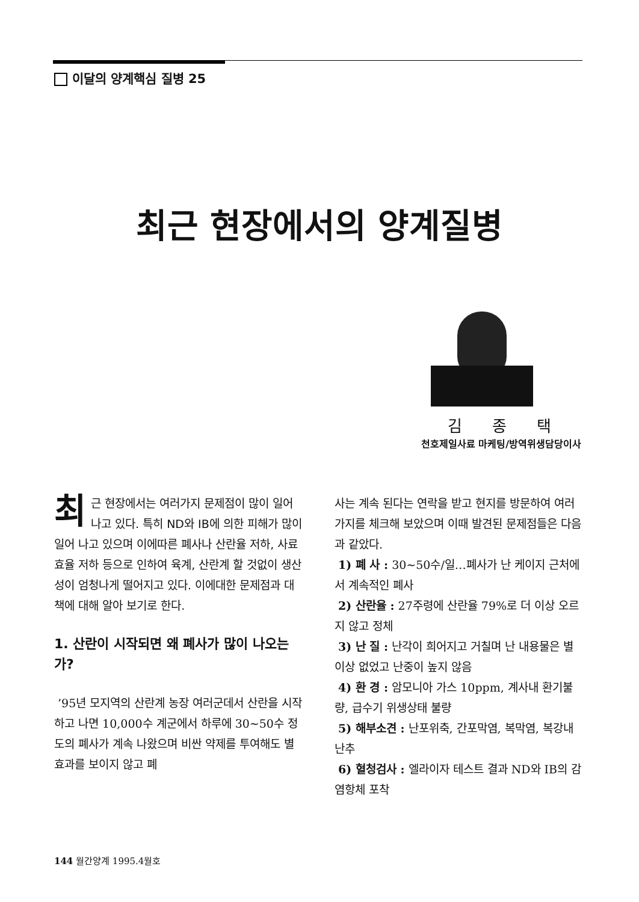이달의 양계핵심 질병 25
최근 현장에서의 양계질병
김종택
천호제일사료 마케팅/방역위생담당이사
최근 현장에서는 여러가지 문제점이 많이 일어나고 있다. 특히 ND와 IB에 의한 피해가 많이 일어 나고 있으며 이에따른 폐사나 산란율 저하, 사료효율 저하 등으로 인하여 육계, 산란계 할 것없이 생산성이 엄청나게 떨어지고 있다. 이에대한 문제점과 대책에 대해 알아 보기로 한다.
1. 산란이 시작되면 왜 폐사가 많이 나오는가?
’95년 모지역의 산란계 농장 여러군데서 산란을 시작하고 나면 10,000수 계군에서 하루에 30~50수 정도의 폐사가 계속 나왔으며 비싼 약제를 투여해도 별 효과를 보이지 않고 폐
사는 계속 된다는 연락을 받고 현지를 방문하여 여러가지를 체크해 보았으며 이때 발견된 문제점들은 다음과 같았다.
1) 폐 사 : 30~50수/일…폐사가 난 케이지 근처에서 계속적인 폐사
2) 산란율 : 27주령에 산란율 79%로 더 이상 오르지 않고 정체
3) 난 질 : 난각이 희어지고 거칠며 난 내용물은 별 이상 없었고 난중이 높지 않음
4) 환 경 : 암모니아 가스 10ppm, 계사내 환기불량, 급수기 위생상태 불량
5) 해부소견 : 난포위축, 간포막염, 복막염, 복강내 난추
6) 혈청검사 : 엘라이자 테스트 결과 ND와 IB의 감염항체 포착
144 월간양계 1995.4월호